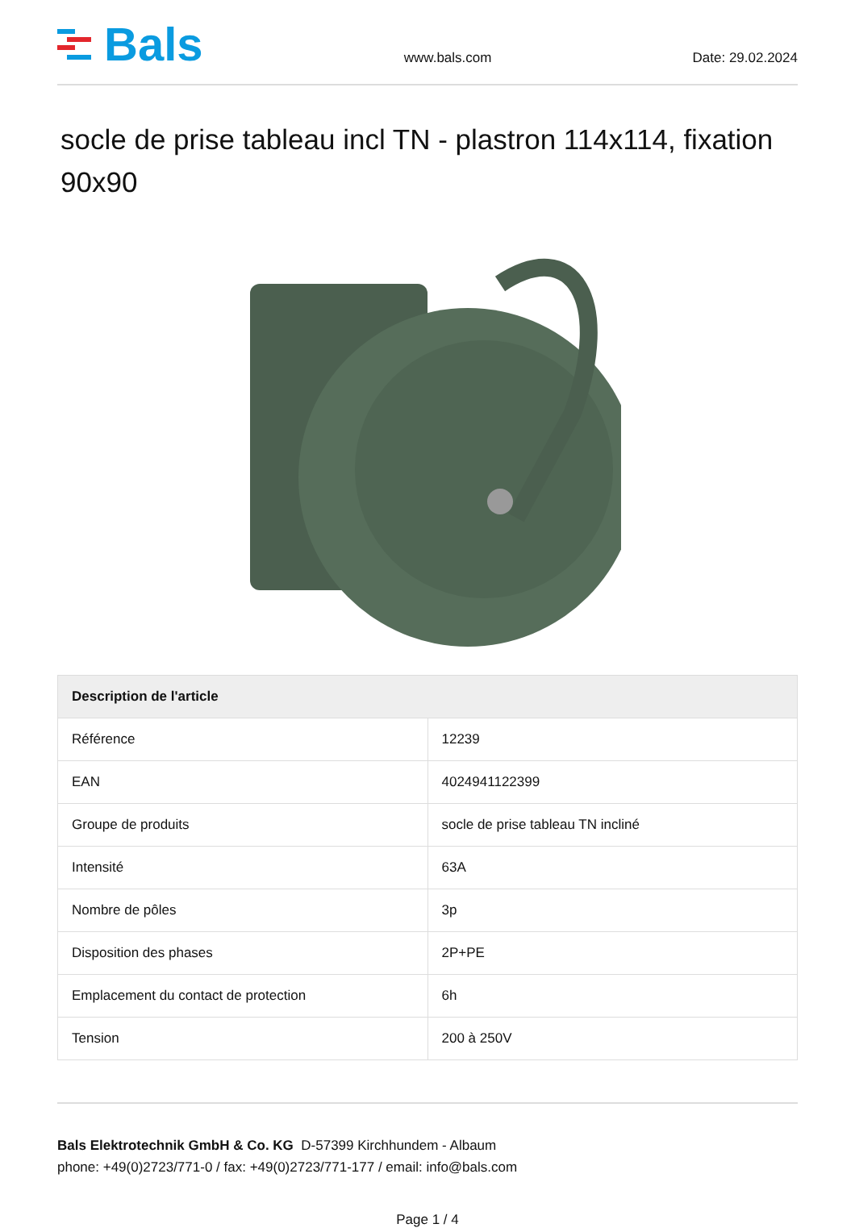Bals
www.bals.com
Date: 29.02.2024
socle de prise tableau incl TN - plastron 114x114, fixation 90x90
| Description de l'article | |
| --- | --- |
| Référence | 12239 |
| EAN | 4024941122399 |
| Groupe de produits | socle de prise tableau TN incliné |
| Intensité | 63A |
| Nombre de pôles | 3p |
| Disposition des phases | 2P+PE |
| Emplacement du contact de protection | 6h |
| Tension | 200 à 250V |
Bals Elektrotechnik GmbH & Co. KG D-57399 Kirchhundem - Albaum
phone: +49(0)2723/771-0 / fax: +49(0)2723/771-177 / email: info@bals.com
Page 1 / 4